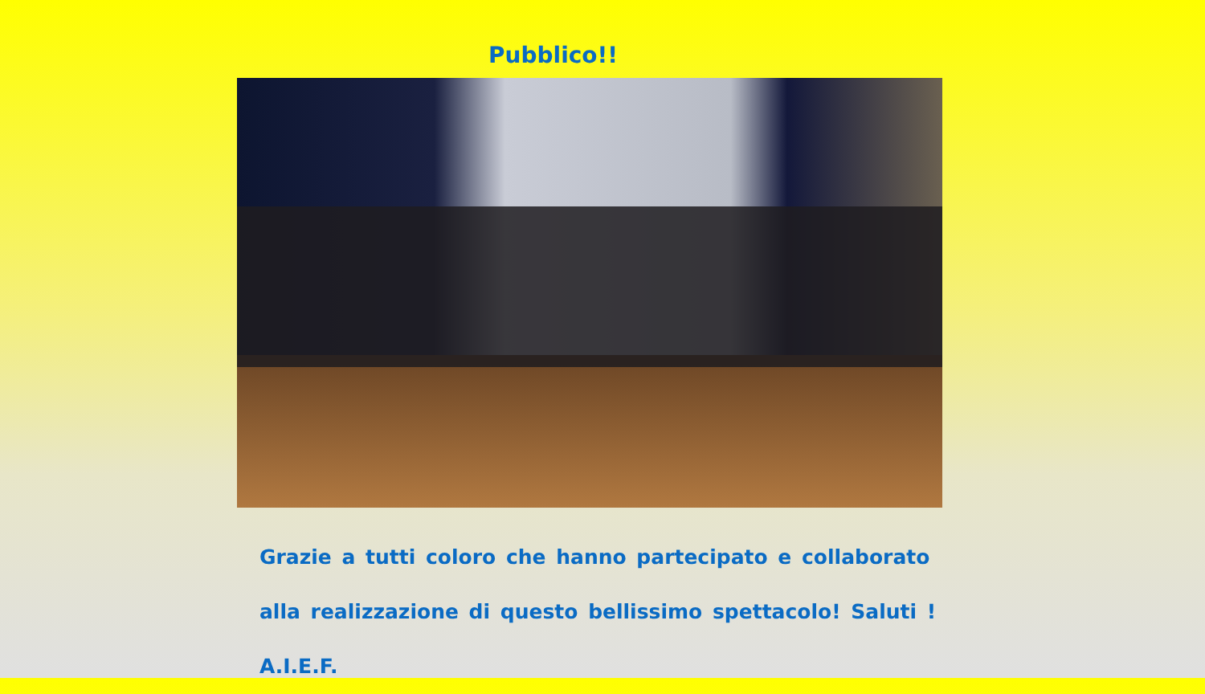Pubblico!!
Grazie a tutti coloro che hanno partecipato e collaborato alla realizzazione di questo bellissimo spettacolo! Saluti ! A.I.E.F.